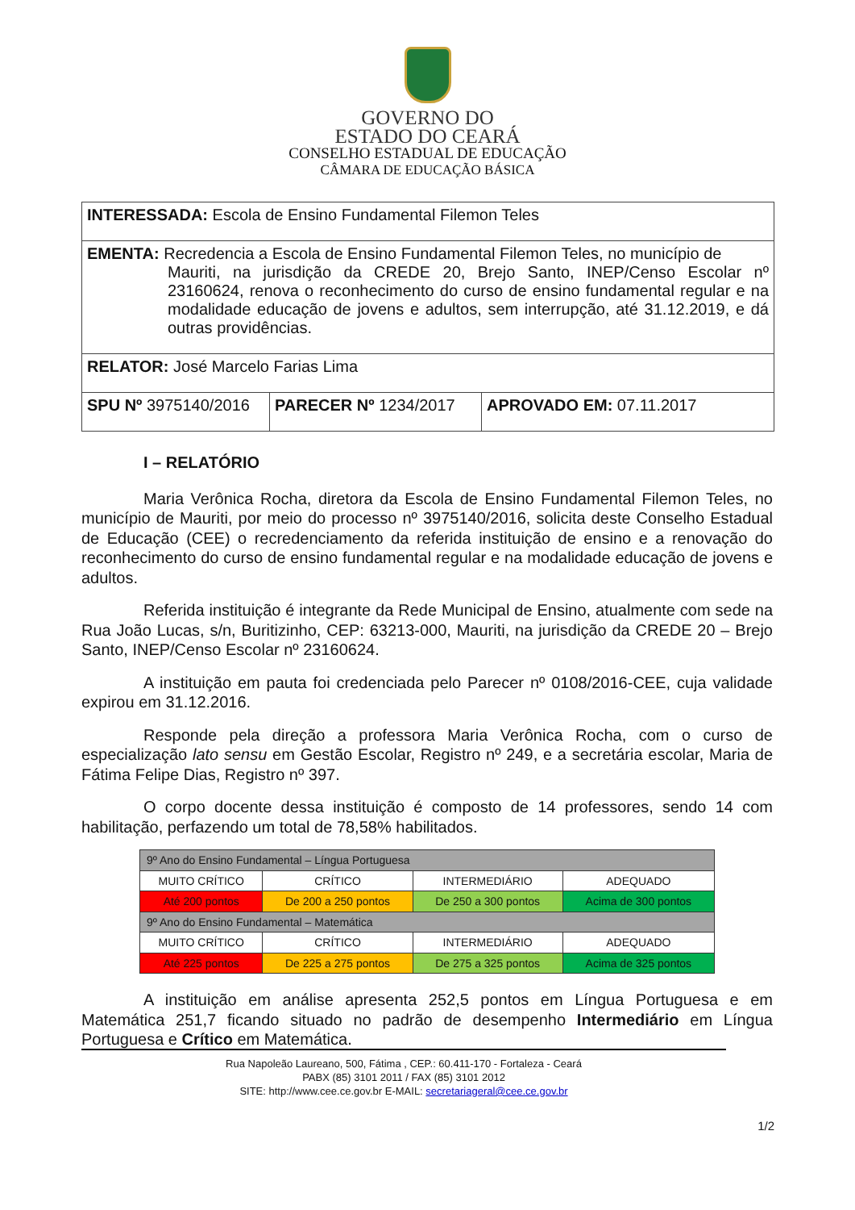GOVERNO DO
ESTADO DO CEARÁ
CONSELHO ESTADUAL DE EDUCAÇÃO
CÂMARA DE EDUCAÇÃO BÁSICA
| INTERESSADA: Escola de Ensino Fundamental Filemon Teles | | |
| EMENTA: Recredencia a Escola de Ensino Fundamental Filemon Teles, no município de Mauriti, na jurisdição da CREDE 20, Brejo Santo, INEP/Censo Escolar nº 23160624, renova o reconhecimento do curso de ensino fundamental regular e na modalidade educação de jovens e adultos, sem interrupção, até 31.12.2019, e dá outras providências. | | |
| RELATOR: José Marcelo Farias Lima | | |
| SPU Nº 3975140/2016 | PARECER Nº 1234/2017 | APROVADO EM: 07.11.2017 |
I – RELATÓRIO
Maria Verônica Rocha, diretora da Escola de Ensino Fundamental Filemon Teles, no município de Mauriti, por meio do processo nº 3975140/2016, solicita deste Conselho Estadual de Educação (CEE) o recredenciamento da referida instituição de ensino e a renovação do reconhecimento do curso de ensino fundamental regular e na modalidade educação de jovens e adultos.
Referida instituição é integrante da Rede Municipal de Ensino, atualmente com sede na Rua João Lucas, s/n, Buritizinho, CEP: 63213-000, Mauriti, na jurisdição da CREDE 20 – Brejo Santo, INEP/Censo Escolar nº 23160624.
A instituição em pauta foi credenciada pelo Parecer nº 0108/2016-CEE, cuja validade expirou em 31.12.2016.
Responde pela direção a professora Maria Verônica Rocha, com o curso de especialização lato sensu em Gestão Escolar, Registro nº 249, e a secretária escolar, Maria de Fátima Felipe Dias, Registro nº 397.
O corpo docente dessa instituição é composto de 14 professores, sendo 14 com habilitação, perfazendo um total de 78,58% habilitados.
| 9º Ano do Ensino Fundamental – Língua Portuguesa | | | |
| MUITO CRÍTICO | CRÍTICO | INTERMEDIÁRIO | ADEQUADO |
| Até 200 pontos | De 200 a 250 pontos | De 250 a 300 pontos | Acima de 300 pontos |
| 9º Ano do Ensino Fundamental – Matemática | | | |
| MUITO CRÍTICO | CRÍTICO | INTERMEDIÁRIO | ADEQUADO |
| Até 225 pontos | De 225 a 275 pontos | De 275 a 325 pontos | Acima de 325 pontos |
A instituição em análise apresenta 252,5 pontos em Língua Portuguesa e em Matemática 251,7 ficando situado no padrão de desempenho Intermediário em Língua Portuguesa e Crítico em Matemática.
Rua Napoleão Laureano, 500, Fátima , CEP.: 60.411-170 - Fortaleza - Ceará
PABX (85) 3101 2011 / FAX (85) 3101 2012
SITE: http://www.cee.ce.gov.br E-MAIL: secretariageral@cee.ce.gov.br
1/2